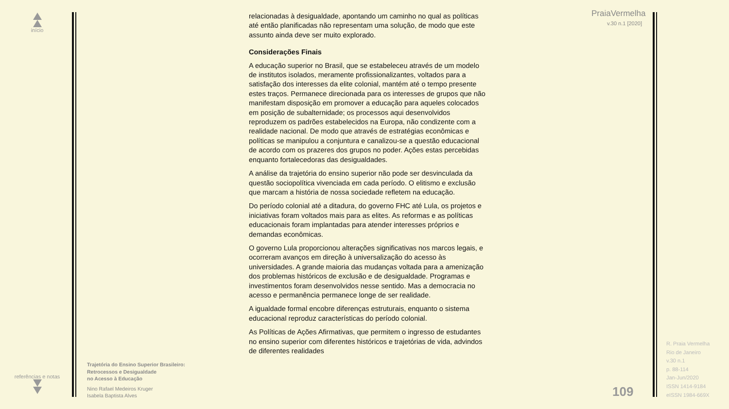início
referências e notas
relacionadas à desigualdade, apontando um caminho no qual as políticas até então planificadas não representam uma solução, de modo que este assunto ainda deve ser muito explorado.
Considerações Finais
A educação superior no Brasil, que se estabeleceu através de um modelo de institutos isolados, meramente profissionalizantes, voltados para a satisfação dos interesses da elite colonial, mantém até o tempo presente estes traços. Permanece direcionada para os interesses de grupos que não manifestam disposição em promover a educação para aqueles colocados em posição de subalternidade; os processos aqui desenvolvidos reproduzem os padrões estabelecidos na Europa, não condizente com a realidade nacional. De modo que através de estratégias econômicas e políticas se manipulou a conjuntura e canalizou-se a questão educacional de acordo com os prazeres dos grupos no poder. Ações estas percebidas enquanto fortalecedoras das desigualdades.
A análise da trajetória do ensino superior não pode ser desvinculada da questão sociopolítica vivenciada em cada período. O elitismo e exclusão que marcam a história de nossa sociedade refletem na educação.
Do período colonial até a ditadura, do governo FHC até Lula, os projetos e iniciativas foram voltados mais para as elites. As reformas e as políticas educacionais foram implantadas para atender interesses próprios e demandas econômicas.
O governo Lula proporcionou alterações significativas nos marcos legais, e ocorreram avanços em direção à universalização do acesso às universidades. A grande maioria das mudanças voltada para a amenização dos problemas históricos de exclusão e de desigualdade. Programas e investimentos foram desenvolvidos nesse sentido. Mas a democracia no acesso e permanência permanece longe de ser realidade.
A igualdade formal encobre diferenças estruturais, enquanto o sistema educacional reproduz características do período colonial.
As Políticas de Ações Afirmativas, que permitem o ingresso de estudantes no ensino superior com diferentes históricos e trajetórias de vida, advindos de diferentes realidades
Trajetória do Ensino Superior Brasileiro:
Retrocessos e Desigualdade
no Acesso à Educação
Nino Rafael Medeiros Kruger
Isabela Baptista Alves
PraiaVermelha
v.30 n.1 [2020]
109
R. Praia Vermelha
Rio de Janeiro
v.30 n.1
p. 88-114
Jan-Jun/2020
ISSN 1414-9184
eISSN 1984-669X